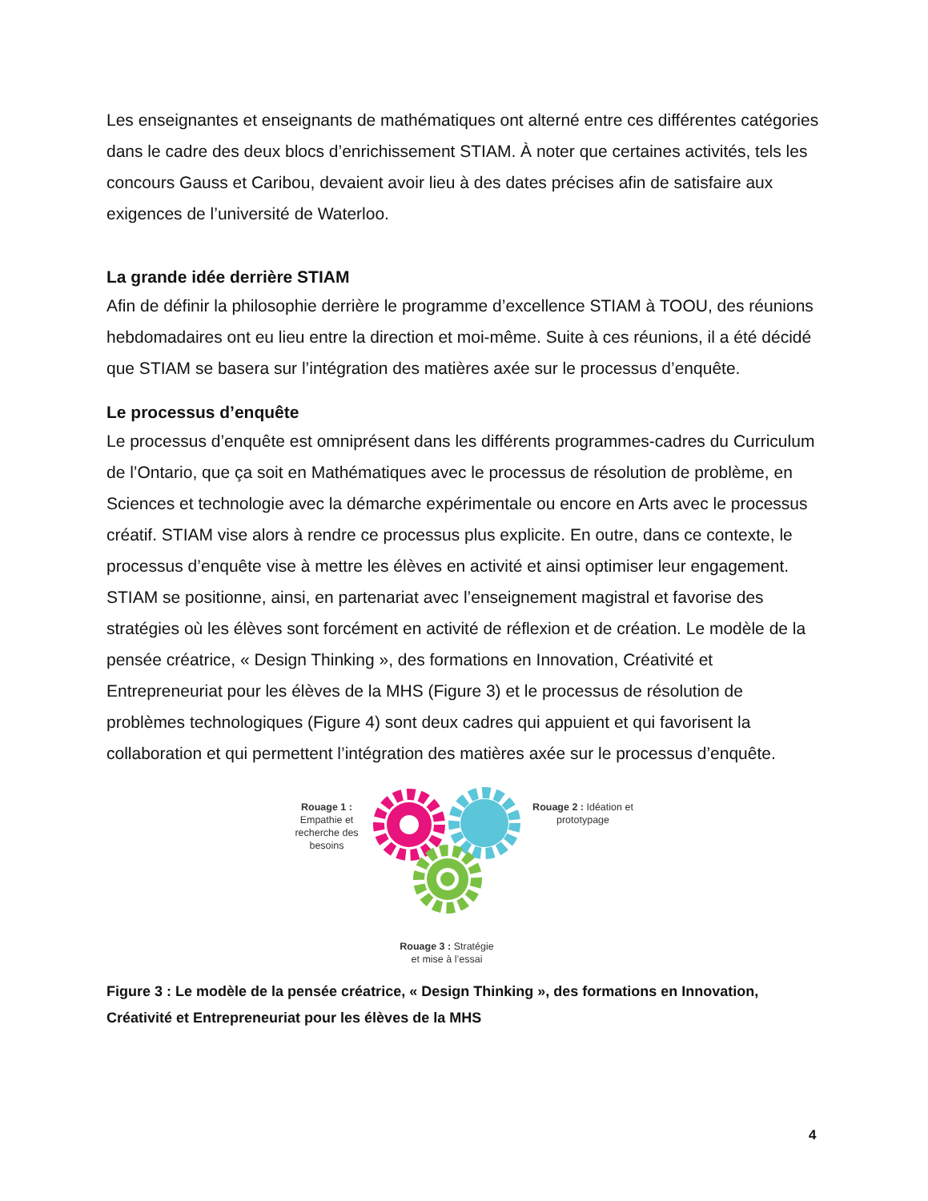Les enseignantes et enseignants de mathématiques ont alterné entre ces différentes catégories dans le cadre des deux blocs d’enrichissement STIAM. À noter que certaines activités, tels les concours Gauss et Caribou, devaient avoir lieu à des dates précises afin de satisfaire aux exigences de l’université de Waterloo.
La grande idée derrière STIAM
Afin de définir la philosophie derrière le programme d’excellence STIAM à TOOU, des réunions hebdomadaires ont eu lieu entre la direction et moi-même. Suite à ces réunions, il a été décidé que STIAM se basera sur l’intégration des matières axée sur le processus d’enquête.
Le processus d’enquête
Le processus d’enquête est omniprésent dans les différents programmes-cadres du Curriculum de l’Ontario, que ça soit en Mathématiques avec le processus de résolution de problème, en Sciences et technologie avec la démarche expérimentale ou encore en Arts avec le processus créatif. STIAM vise alors à rendre ce processus plus explicite. En outre, dans ce contexte, le processus d’enquête vise à mettre les élèves en activité et ainsi optimiser leur engagement. STIAM se positionne, ainsi, en partenariat avec l’enseignement magistral et favorise des stratégies où les élèves sont forcément en activité de réflexion et de création. Le modèle de la pensée créatrice, « Design Thinking », des formations en Innovation, Créativité et Entrepreneuriat pour les élèves de la MHS (Figure 3) et le processus de résolution de problèmes technologiques (Figure 4) sont deux cadres qui appuient et qui favorisent la collaboration et qui permettent l’intégration des matières axée sur le processus d’enquête.
Rouage 1 : Empathie et recherche des besoins
Rouage 3 : Stratégie
et mise à l’essai
Rouage 2 : Idéation et prototypage
Figure 3 : Le modèle de la pensée créatrice, « Design Thinking », des formations en Innovation, Créativité et Entrepreneuriat pour les élèves de la MHS
4